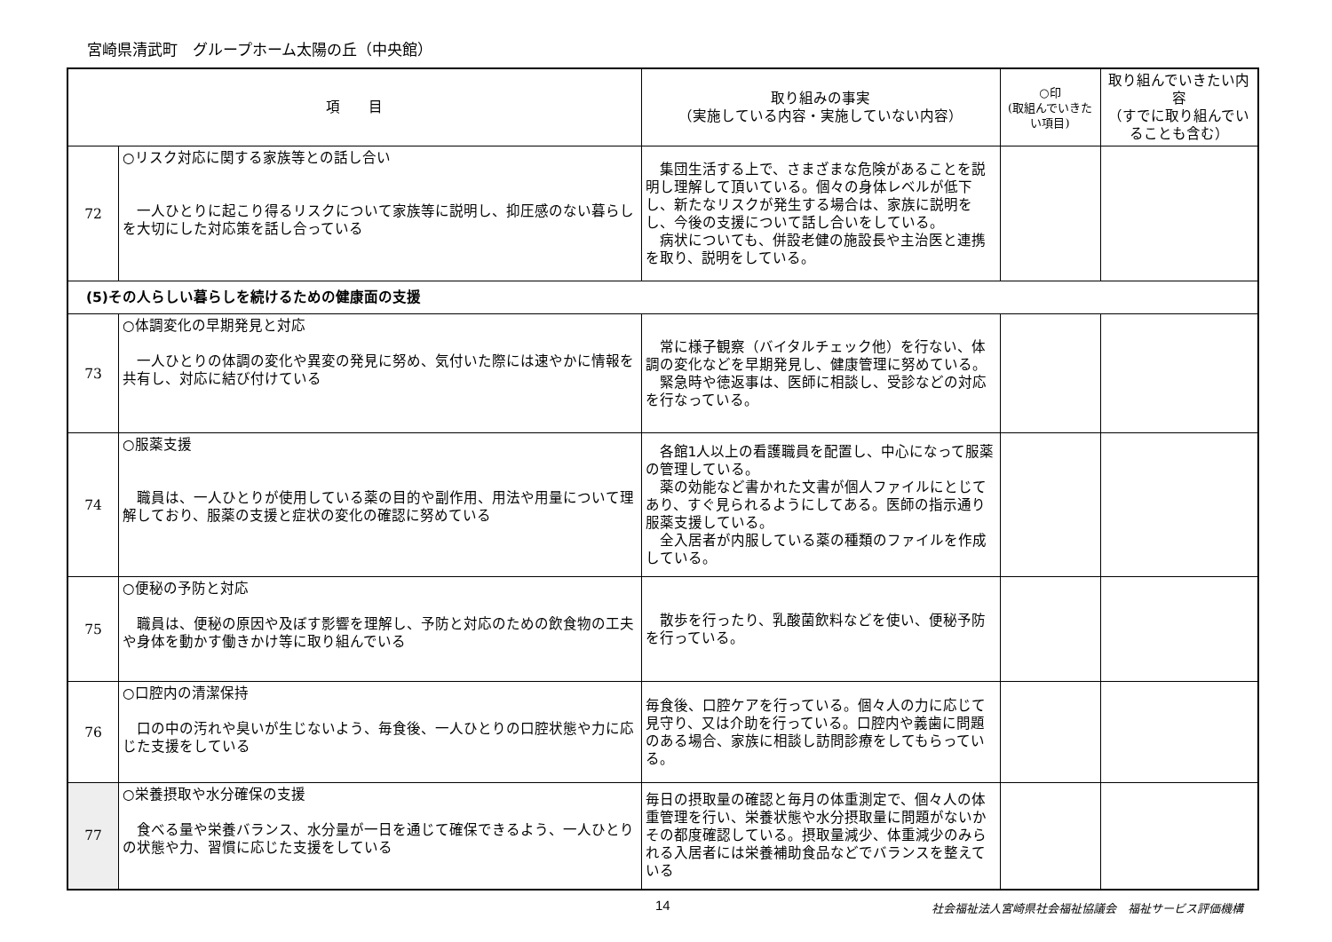宮崎県清武町　グループホーム太陽の丘（中央館）
| 項 目 | | 取り組みの事実 （実施している内容・実施していない内容） | ○印 (取組んでいきたい項目) | 取り組んでいきたい内容 （すでに取り組んでいることも含む） |
| --- | --- | --- | --- | --- |
| 72 | ○リスク対応に関する家族等との話し合い 一人ひとりに起こり得るリスクについて家族等に説明し、抑圧感のない暮らしを大切にした対応策を話し合っている | 集団生活する上で、さまざまな危険があることを説明し理解して頂いている。個々の身体レベルが低下し、新たなリスクが発生する場合は、家族に説明をし、今後の支援について話し合いをしている。 病状についても、併設老健の施設長や主治医と連携を取り、説明をしている。 | | |
| (5)その人らしい暮らしを続けるための健康面の支援 | | | | |
| 73 | ○体調変化の早期発見と対応 一人ひとりの体調の変化や異変の発見に努め、気付いた際には速やかに情報を共有し、対応に結び付けている | 常に様子観察（バイタルチェック他）を行ない、体調の変化などを早期発見し、健康管理に努めている。 緊急時や徳返事は、医師に相談し、受診などの対応を行なっている。 | | |
| 74 | ○服薬支援 職員は、一人ひとりが使用している薬の目的や副作用、用法や用量について理解しており、服薬の支援と症状の変化の確認に努めている | 各館1人以上の看護職員を配置し、中心になって服薬の管理している。 薬の効能など書かれた文書が個人ファイルにとじてあり、すぐ見られるようにしてある。医師の指示通り服薬支援している。 全入居者が内服している薬の種類のファイルを作成している。 | | |
| 75 | ○便秘の予防と対応 職員は、便秘の原因や及ぼす影響を理解し、予防と対応のための飲食物の工夫や身体を動かす働きかけ等に取り組んでいる | 散歩を行ったり、乳酸菌飲料などを使い、便秘予防を行っている。 | | |
| 76 | ○口腔内の清潔保持 口の中の汚れや臭いが生じないよう、毎食後、一人ひとりの口腔状態や力に応じた支援をしている | 毎食後、口腔ケアを行っている。個々人の力に応じて見守り、又は介助を行っている。口腔内や義歯に問題のある場合、家族に相談し訪問診療をしてもらっている。 | | |
| 77 | ○栄養摂取や水分確保の支援 食べる量や栄養バランス、水分量が一日を通じて確保できるよう、一人ひとりの状態や力、習慣に応じた支援をしている | 毎日の摂取量の確認と毎月の体重測定で、個々人の体重管理を行い、栄養状態や水分摂取量に問題がないかその都度確認している。摂取量減少、体重減少のみられる入居者には栄養補助食品などでバランスを整えている | | |
14 社会福祉法人宮崎県社会福祉協議会　福祉サービス評価機構